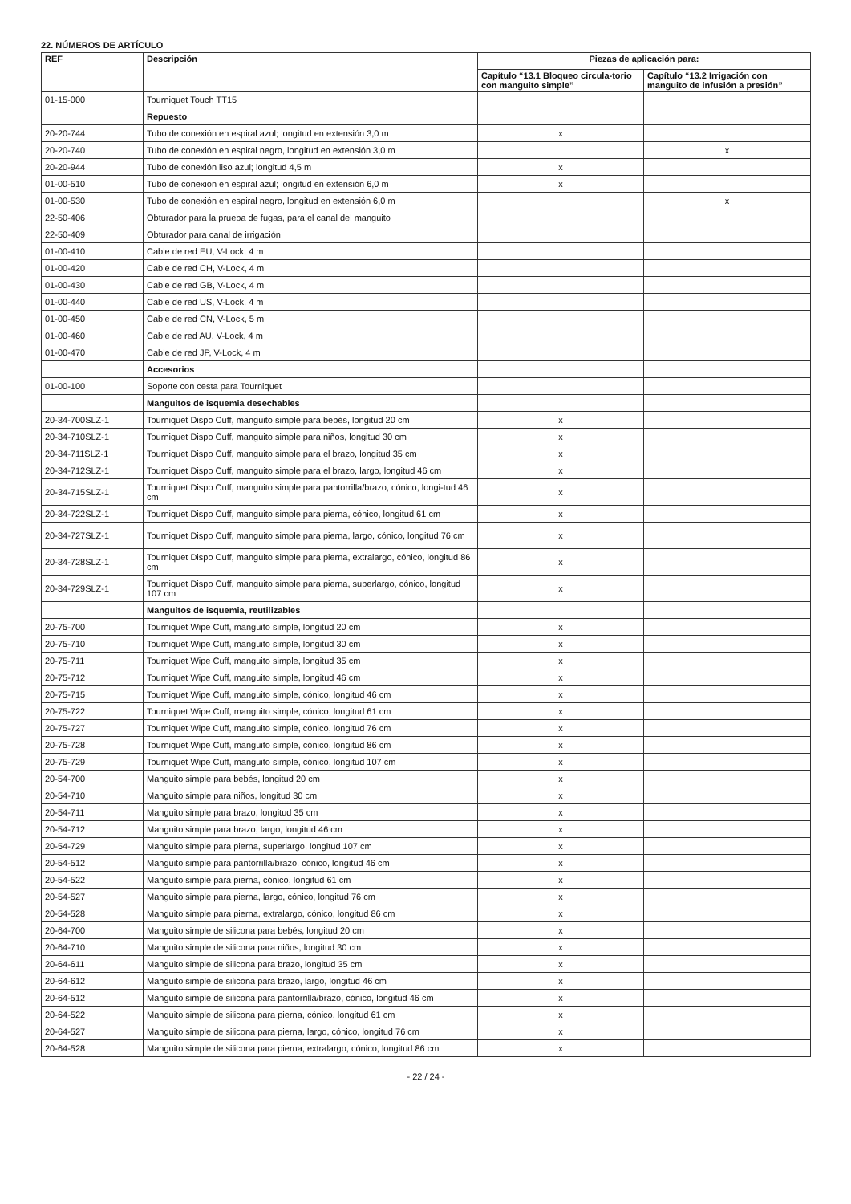22. NÚMEROS DE ARTÍCULO
| REF | Descripción | Piezas de aplicación para: | |
| --- | --- | --- | --- |
| | | Capítulo “13.1 Bloqueo circula-torio con manguito simple” | Capítulo “13.2 Irrigación con manguito de infusión a presión” |
| 01-15-000 | Tourniquet Touch TT15 | | |
| | Repuesto | | |
| 20-20-744 | Tubo de conexión en espiral azul; longitud en extensión 3,0 m | x | |
| 20-20-740 | Tubo de conexión en espiral negro, longitud en extensión 3,0 m | | x |
| 20-20-944 | Tubo de conexión liso azul; longitud 4,5 m | x | |
| 01-00-510 | Tubo de conexión en espiral azul; longitud en extensión 6,0 m | x | |
| 01-00-530 | Tubo de conexión en espiral negro, longitud en extensión 6,0 m | | x |
| 22-50-406 | Obturador para la prueba de fugas, para el canal del manguito | | |
| 22-50-409 | Obturador para canal de irrigación | | |
| 01-00-410 | Cable de red EU, V-Lock, 4 m | | |
| 01-00-420 | Cable de red CH, V-Lock, 4 m | | |
| 01-00-430 | Cable de red GB, V-Lock, 4 m | | |
| 01-00-440 | Cable de red US, V-Lock, 4 m | | |
| 01-00-450 | Cable de red CN, V-Lock, 5 m | | |
| 01-00-460 | Cable de red AU, V-Lock, 4 m | | |
| 01-00-470 | Cable de red JP, V-Lock, 4 m | | |
| | Accesorios | | |
| 01-00-100 | Soporte con cesta para Tourniquet | | |
| | Manguitos de isquemia desechables | | |
| 20-34-700SLZ-1 | Tourniquet Dispo Cuff, manguito simple para bebés, longitud 20 cm | x | |
| 20-34-710SLZ-1 | Tourniquet Dispo Cuff, manguito simple para niños, longitud 30 cm | x | |
| 20-34-711SLZ-1 | Tourniquet Dispo Cuff, manguito simple para el brazo, longitud 35 cm | x | |
| 20-34-712SLZ-1 | Tourniquet Dispo Cuff, manguito simple para el brazo, largo, longitud 46 cm | x | |
| 20-34-715SLZ-1 | Tourniquet Dispo Cuff, manguito simple para pantorrilla/brazo, cónico, longi-tud 46 cm | x | |
| 20-34-722SLZ-1 | Tourniquet Dispo Cuff, manguito simple para pierna, cónico, longitud 61 cm | x | |
| 20-34-727SLZ-1 | Tourniquet Dispo Cuff, manguito simple para pierna, largo, cónico, longitud 76 cm | x | |
| 20-34-728SLZ-1 | Tourniquet Dispo Cuff, manguito simple para pierna, extralargo, cónico, longitud 86 cm | x | |
| 20-34-729SLZ-1 | Tourniquet Dispo Cuff, manguito simple para pierna, superlargo, cónico, longitud 107 cm | x | |
| | Manguitos de isquemia, reutilizables | | |
| 20-75-700 | Tourniquet Wipe Cuff, manguito simple, longitud 20 cm | x | |
| 20-75-710 | Tourniquet Wipe Cuff, manguito simple, longitud 30 cm | x | |
| 20-75-711 | Tourniquet Wipe Cuff, manguito simple, longitud 35 cm | x | |
| 20-75-712 | Tourniquet Wipe Cuff, manguito simple, longitud 46 cm | x | |
| 20-75-715 | Tourniquet Wipe Cuff, manguito simple, cónico, longitud 46 cm | x | |
| 20-75-722 | Tourniquet Wipe Cuff, manguito simple, cónico, longitud 61 cm | x | |
| 20-75-727 | Tourniquet Wipe Cuff, manguito simple, cónico, longitud 76 cm | x | |
| 20-75-728 | Tourniquet Wipe Cuff, manguito simple, cónico, longitud 86 cm | x | |
| 20-75-729 | Tourniquet Wipe Cuff, manguito simple, cónico, longitud 107 cm | x | |
| 20-54-700 | Manguito simple para bebés, longitud 20 cm | x | |
| 20-54-710 | Manguito simple para niños, longitud 30 cm | x | |
| 20-54-711 | Manguito simple para brazo, longitud 35 cm | x | |
| 20-54-712 | Manguito simple para brazo, largo, longitud 46 cm | x | |
| 20-54-729 | Manguito simple para pierna, superlargo, longitud 107 cm | x | |
| 20-54-512 | Manguito simple para pantorrilla/brazo, cónico, longitud 46 cm | x | |
| 20-54-522 | Manguito simple para pierna, cónico, longitud 61 cm | x | |
| 20-54-527 | Manguito simple para pierna, largo, cónico, longitud 76 cm | x | |
| 20-54-528 | Manguito simple para pierna, extralargo, cónico, longitud 86 cm | x | |
| 20-64-700 | Manguito simple de silicona para bebés, longitud 20 cm | x | |
| 20-64-710 | Manguito simple de silicona para niños, longitud 30 cm | x | |
| 20-64-611 | Manguito simple de silicona para brazo, longitud 35 cm | x | |
| 20-64-612 | Manguito simple de silicona para brazo, largo, longitud 46 cm | x | |
| 20-64-512 | Manguito simple de silicona para pantorrilla/brazo, cónico, longitud 46 cm | x | |
| 20-64-522 | Manguito simple de silicona para pierna, cónico, longitud 61 cm | x | |
| 20-64-527 | Manguito simple de silicona para pierna, largo, cónico, longitud 76 cm | x | |
| 20-64-528 | Manguito simple de silicona para pierna, extralargo, cónico, longitud 86 cm | x | |
- 22 / 24 -